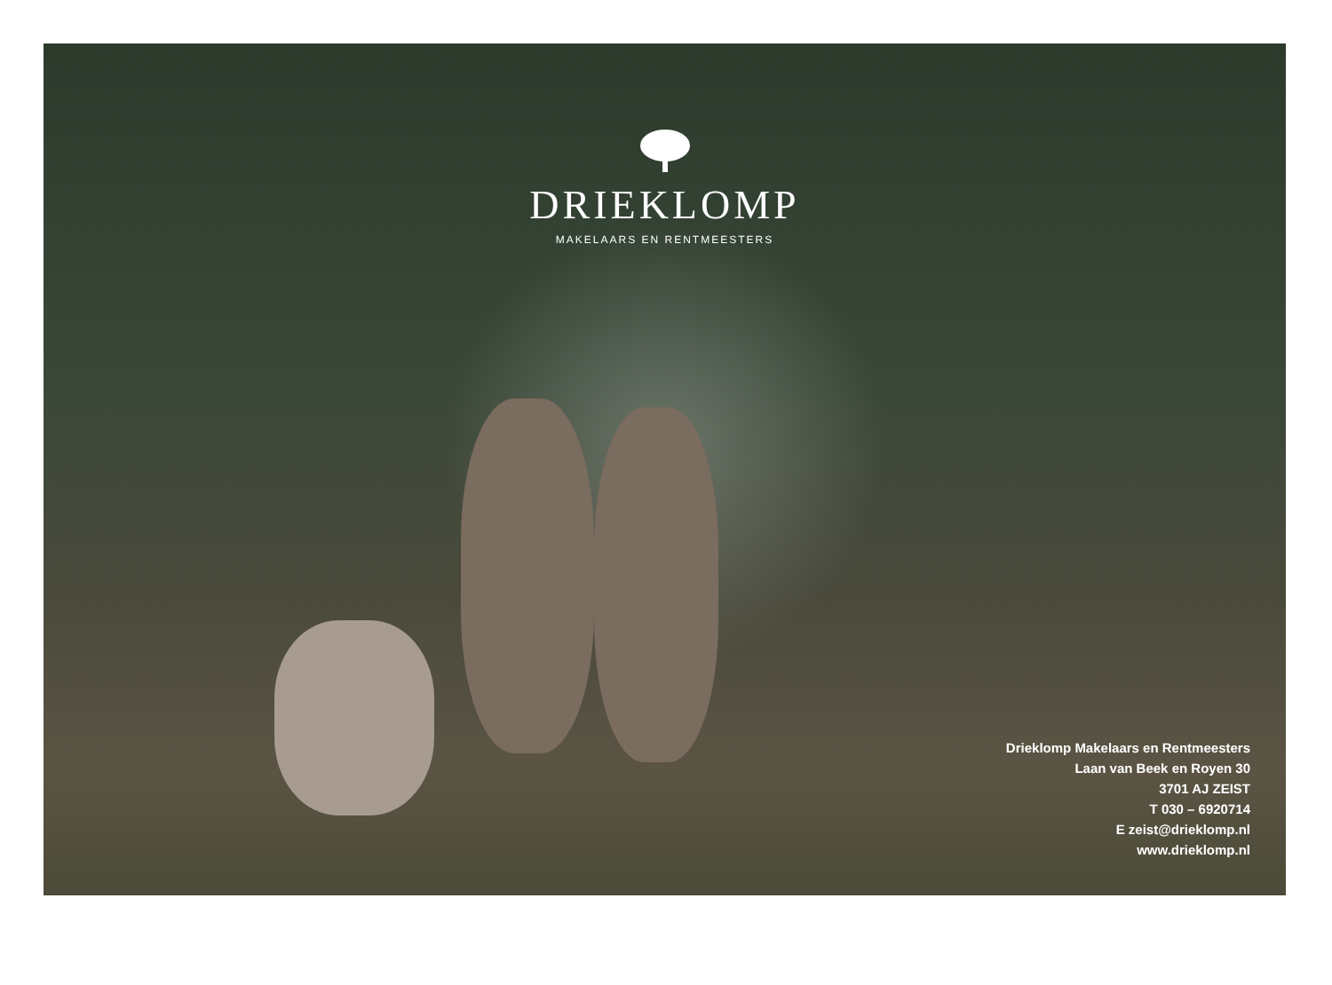DRIEKLOMP
MAKELAARS EN RENTMEESTERS
Drieklomp Makelaars en Rentmeesters
Laan van Beek en Royen 30
3701 AJ ZEIST
T 030 – 6920714
E zeist@drieklomp.nl
www.drieklomp.nl